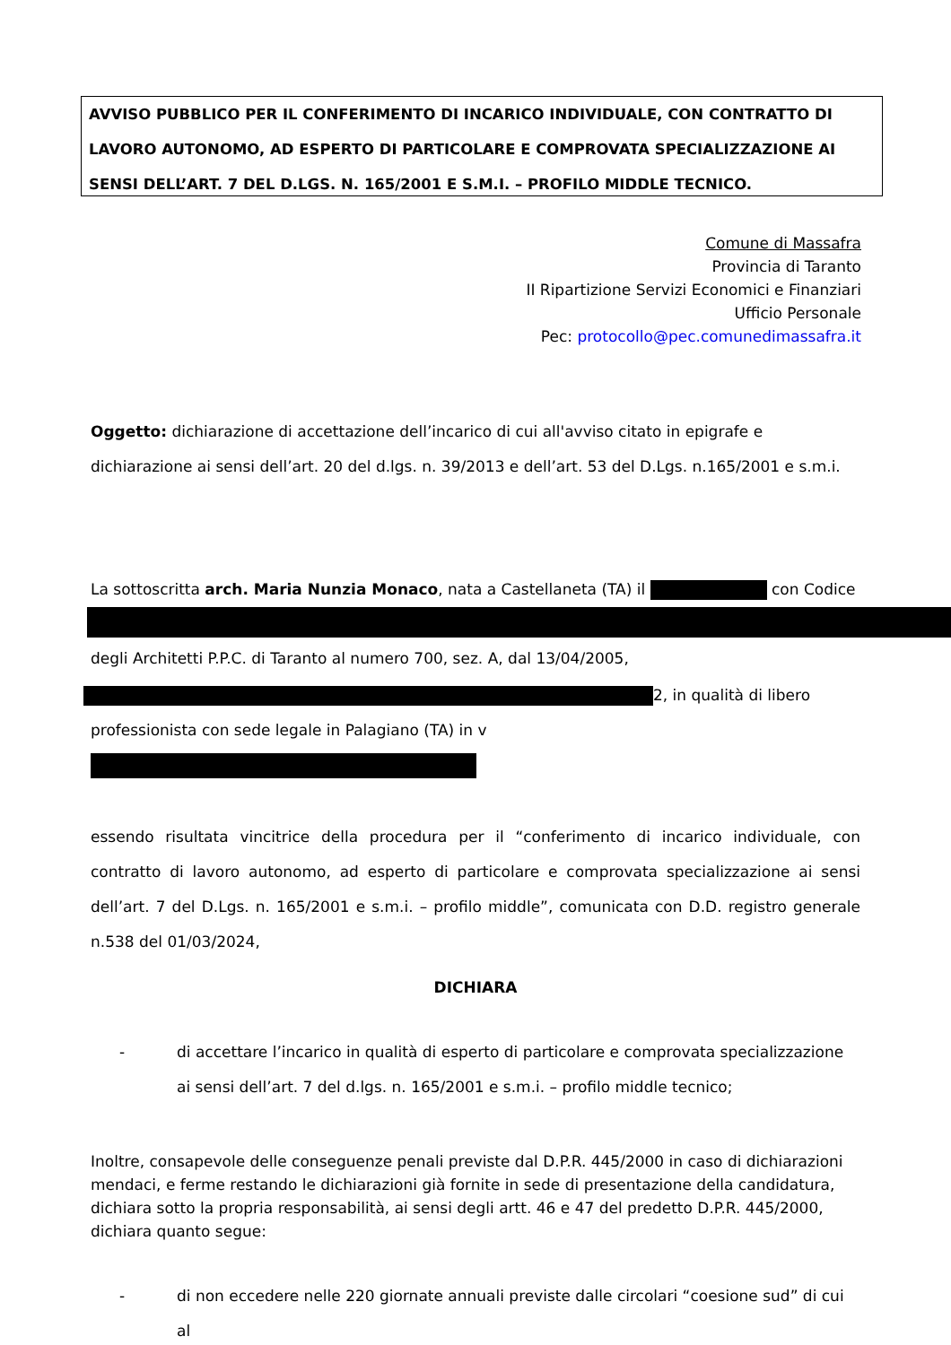AVVISO PUBBLICO PER IL CONFERIMENTO DI INCARICO INDIVIDUALE, CON CONTRATTO DI LAVORO AUTONOMO, AD ESPERTO DI PARTICOLARE E COMPROVATA SPECIALIZZAZIONE AI SENSI DELL’ART. 7 DEL D.LGS. N. 165/2001 E S.M.I. – PROFILO MIDDLE TECNICO.
Comune di Massafra
Provincia di Taranto
II Ripartizione Servizi Economici e Finanziari
Ufficio Personale
Pec: protocollo@pec.comunedimassafra.it
Oggetto: dichiarazione di accettazione dell’incarico di cui all'avviso citato in epigrafe e dichiarazione ai sensi dell’art. 20 del d.lgs. n. 39/2013 e dell’art. 53 del D.Lgs. n.165/2001 e s.m.i.
La sottoscritta arch. Maria Nunzia Monaco, nata a Castellaneta (TA) il con Codice
degli Architetti P.P.C. di Taranto al numero 700, sez. A, dal 13/04/2005,
2, in qualità di libero
professionista con sede legale in Palagiano (TA) in v
essendo risultata vincitrice della procedura per il “conferimento di incarico individuale, con contratto di lavoro autonomo, ad esperto di particolare e comprovata specializzazione ai sensi dell’art. 7 del D.Lgs. n. 165/2001 e s.m.i. – profilo middle”, comunicata con D.D. registro generale n.538 del 01/03/2024,
DICHIARA
- di accettare l’incarico in qualità di esperto di particolare e comprovata specializzazione ai sensi dell’art. 7 del d.lgs. n. 165/2001 e s.m.i. – profilo middle tecnico;
Inoltre, consapevole delle conseguenze penali previste dal D.P.R. 445/2000 in caso di dichiarazioni mendaci, e ferme restando le dichiarazioni già fornite in sede di presentazione della candidatura, dichiara sotto la propria responsabilità, ai sensi degli artt. 46 e 47 del predetto D.P.R. 445/2000, dichiara quanto segue:
- di non eccedere nelle 220 giornate annuali previste dalle circolari “coesione sud” di cui al